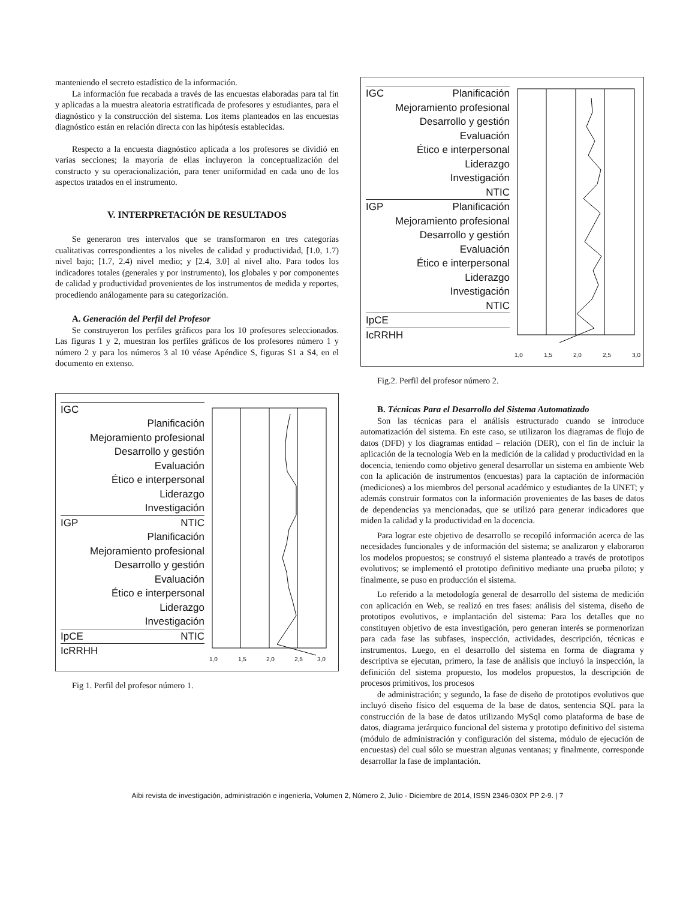manteniendo el secreto estadístico de la información.
La información fue recabada a través de las encuestas elaboradas para tal fin y aplicadas a la muestra aleatoria estratificada de profesores y estudiantes, para el diagnóstico y la construcción del sistema. Los ítems planteados en las encuestas diagnóstico están en relación directa con las hipótesis establecidas.
Respecto a la encuesta diagnóstico aplicada a los profesores se dividió en varias secciones; la mayoría de ellas incluyeron la conceptualización del constructo y su operacionalización, para tener uniformidad en cada uno de los aspectos tratados en el instrumento.
V. INTERPRETACIÓN DE RESULTADOS
Se generaron tres intervalos que se transformaron en tres categorías cualitativas correspondientes a los niveles de calidad y productividad, [1.0, 1.7) nivel bajo; [1.7, 2.4) nivel medio; y [2.4, 3.0] al nivel alto. Para todos los indicadores totales (generales y por instrumento), los globales y por componentes de calidad y productividad provenientes de los instrumentos de medida y reportes, procediendo análogamente para su categorización.
A. Generación del Perfil del Profesor
Se construyeron los perfiles gráficos para los 10 profesores seleccionados. Las figuras 1 y 2, muestran los perfiles gráficos de los profesores número 1 y número 2 y para los números 3 al 10 véase Apéndice S, figuras S1 a S4, en el documento en extenso.
IGC
Planificación
Mejoramiento profesional
Desarrollo y gestión
Evaluación
Ético e interpersonal
Liderazgo
Investigación
IGP NTIC
Planificación
Mejoramiento profesional
Desarrollo y gestión
Evaluación
Ético e interpersonal
Liderazgo
Investigación
IpCE NTIC
IcRRHH
1,0
1,5
2,0
2,5
3,0
Fig 1. Perfil del profesor número 1.
IGC Planificación
Mejoramiento profesional
Desarrollo y gestión
Evaluación
Ético e interpersonal
Liderazgo
Investigación
NTIC
IGP Planificación
Mejoramiento profesional
Desarrollo y gestión
Evaluación
Ético e interpersonal
Liderazgo
Investigación
NTIC
IpCE
IcRRHH
1,0 1,5 2,0 2,5 3,0
Fig.2. Perfil del profesor número 2.
B. Técnicas Para el Desarrollo del Sistema Automatizado
Son las técnicas para el análisis estructurado cuando se introduce automatización del sistema. En este caso, se utilizaron los diagramas de flujo de datos (DFD) y los diagramas entidad – relación (DER), con el fin de incluir la aplicación de la tecnología Web en la medición de la calidad y productividad en la docencia, teniendo como objetivo general desarrollar un sistema en ambiente Web con la aplicación de instrumentos (encuestas) para la captación de información (mediciones) a los miembros del personal académico y estudiantes de la UNET; y además construir formatos con la información provenientes de las bases de datos de dependencias ya mencionadas, que se utilizó para generar indicadores que miden la calidad y la productividad en la docencia.
Para lograr este objetivo de desarrollo se recopiló información acerca de las necesidades funcionales y de información del sistema; se analizaron y elaboraron los modelos propuestos; se construyó el sistema planteado a través de prototipos evolutivos; se implementó el prototipo definitivo mediante una prueba piloto; y finalmente, se puso en producción el sistema.
Lo referido a la metodología general de desarrollo del sistema de medición con aplicación en Web, se realizó en tres fases: análisis del sistema, diseño de prototipos evolutivos, e implantación del sistema: Para los detalles que no constituyen objetivo de esta investigación, pero generan interés se pormenorizan para cada fase las subfases, inspección, actividades, descripción, técnicas e instrumentos. Luego, en el desarrollo del sistema en forma de diagrama y descriptiva se ejecutan, primero, la fase de análisis que incluyó la inspección, la definición del sistema propuesto, los modelos propuestos, la descripción de procesos primitivos, los procesos
de administración; y segundo, la fase de diseño de prototipos evolutivos que incluyó diseño físico del esquema de la base de datos, sentencia SQL para la construcción de la base de datos utilizando MySql como plataforma de base de datos, diagrama jerárquico funcional del sistema y prototipo definitivo del sistema (módulo de administración y configuración del sistema, módulo de ejecución de encuestas) del cual sólo se muestran algunas ventanas; y finalmente, corresponde desarrollar la fase de implantación.
Aibi revista de investigación, administración e ingeniería, Volumen 2, Número 2, Julio - Diciembre de 2014, ISSN 2346-030X PP 2-9. | 7